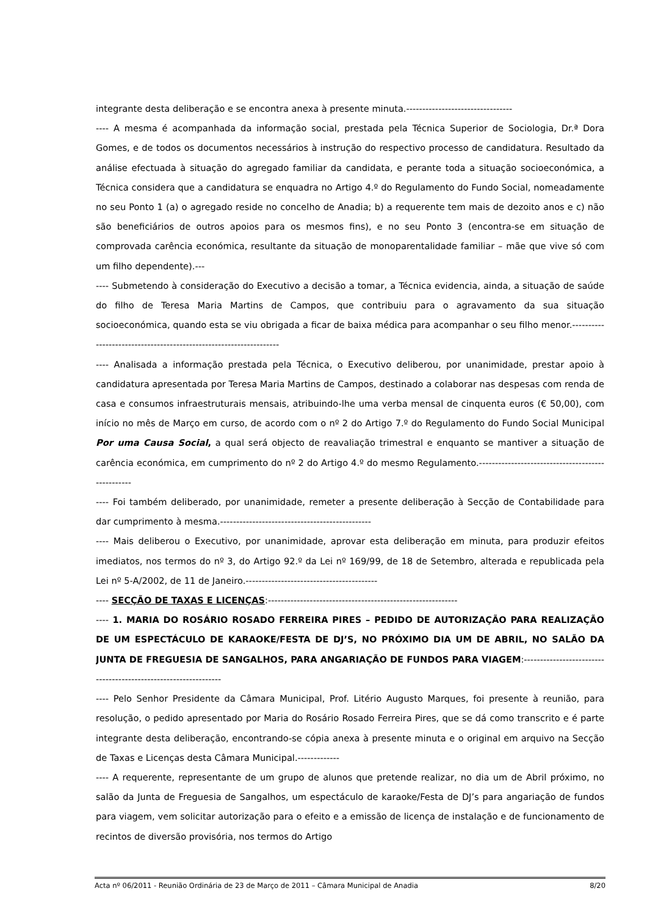integrante desta deliberação e se encontra anexa à presente minuta.---------------------------------
---- A mesma é acompanhada da informação social, prestada pela Técnica Superior de Sociologia, Dr.ª Dora Gomes, e de todos os documentos necessários à instrução do respectivo processo de candidatura. Resultado da análise efectuada à situação do agregado familiar da candidata, e perante toda a situação socioeconómica, a Técnica considera que a candidatura se enquadra no Artigo 4.º do Regulamento do Fundo Social, nomeadamente no seu Ponto 1 (a) o agregado reside no concelho de Anadia; b) a requerente tem mais de dezoito anos e c) não são beneficiários de outros apoios para os mesmos fins), e no seu Ponto 3 (encontra-se em situação de comprovada carência económica, resultante da situação de monoparentalidade familiar – mãe que vive só com um filho dependente).---
---- Submetendo à consideração do Executivo a decisão a tomar, a Técnica evidencia, ainda, a situação de saúde do filho de Teresa Maria Martins de Campos, que contribuiu para o agravamento da sua situação socioeconómica, quando esta se viu obrigada a ficar de baixa médica para acompanhar o seu filho menor.-------------------------------------------------------------------
---- Analisada a informação prestada pela Técnica, o Executivo deliberou, por unanimidade, prestar apoio à candidatura apresentada por Teresa Maria Martins de Campos, destinado a colaborar nas despesas com renda de casa e consumos infraestruturais mensais, atribuindo-lhe uma verba mensal de cinquenta euros (€ 50,00), com início no mês de Março em curso, de acordo com o nº 2 do Artigo 7.º do Regulamento do Fundo Social Municipal Por uma Causa Social, a qual será objecto de reavaliação trimestral e enquanto se mantiver a situação de carência económica, em cumprimento do nº 2 do Artigo 4.º do mesmo Regulamento.--------------------------------------------------
---- Foi também deliberado, por unanimidade, remeter a presente deliberação à Secção de Contabilidade para dar cumprimento à mesma.-----------------------------------------------
---- Mais deliberou o Executivo, por unanimidade, aprovar esta deliberação em minuta, para produzir efeitos imediatos, nos termos do nº 3, do Artigo 92.º da Lei nº 169/99, de 18 de Setembro, alterada e republicada pela Lei nº 5-A/2002, de 11 de Janeiro.-----------------------------------------
---- SECÇÃO DE TAXAS E LICENÇAS:-----------------------------------------------------------
---- 1. MARIA DO ROSÁRIO ROSADO FERREIRA PIRES – PEDIDO DE AUTORIZAÇÃO PARA REALIZAÇÃO DE UM ESPECTÁCULO DE KARAOKE/FESTA DE DJ’S, NO PRÓXIMO DIA UM DE ABRIL, NO SALÃO DA JUNTA DE FREGUESIA DE SANGALHOS, PARA ANGARIAÇÃO DE FUNDOS PARA VIAGEM:----------------------------------------------------------------
---- Pelo Senhor Presidente da Câmara Municipal, Prof. Litério Augusto Marques, foi presente à reunião, para resolução, o pedido apresentado por Maria do Rosário Rosado Ferreira Pires, que se dá como transcrito e é parte integrante desta deliberação, encontrando-se cópia anexa à presente minuta e o original em arquivo na Secção de Taxas e Licenças desta Câmara Municipal.-------------
---- A requerente, representante de um grupo de alunos que pretende realizar, no dia um de Abril próximo, no salão da Junta de Freguesia de Sangalhos, um espectáculo de karaoke/Festa de DJ’s para angariação de fundos para viagem, vem solicitar autorização para o efeito e a emissão de licença de instalação e de funcionamento de recintos de diversão provisória, nos termos do Artigo
Acta nº 06/2011 - Reunião Ordinária de 23 de Março de 2011 – Câmara Municipal de Anadia 8/20